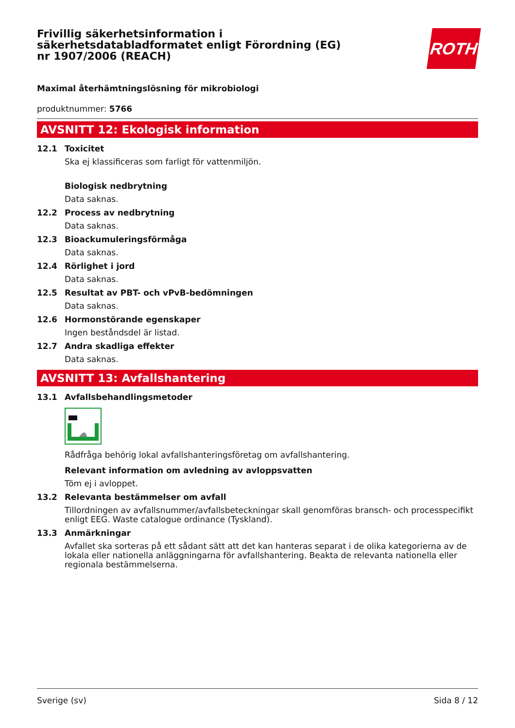Frivillig säkerhetsinformation i säkerhetsdatabladformatet enligt Förordning (EG) nr 1907/2006 (REACH)
ROTH
Maximal återhämtningslösning för mikrobiologi
produktnummer: 5766
AVSNITT 12: Ekologisk information
12.1 Toxicitet
Ska ej klassificeras som farligt för vattenmiljön.
Biologisk nedbrytning
Data saknas.
12.2 Process av nedbrytning
Data saknas.
12.3 Bioackumuleringsförmåga
Data saknas.
12.4 Rörlighet i jord
Data saknas.
12.5 Resultat av PBT- och vPvB-bedömningen
Data saknas.
12.6 Hormonstörande egenskaper
Ingen beståndsdel är listad.
12.7 Andra skadliga effekter
Data saknas.
AVSNITT 13: Avfallshantering
13.1 Avfallsbehandlingsmetoder
Rådfråga behörig lokal avfallshanteringsföretag om avfallshantering.
Relevant information om avledning av avloppsvatten
Töm ej i avloppet.
13.2 Relevanta bestämmelser om avfall
Tillordningen av avfallsnummer/avfallsbeteckningar skall genomföras bransch- och processpecifikt enligt EEG. Waste catalogue ordinance (Tyskland).
13.3 Anmärkningar
Avfallet ska sorteras på ett sådant sätt att det kan hanteras separat i de olika kategorierna av de lokala eller nationella anläggningarna för avfallshantering. Beakta de relevanta nationella eller regionala bestämmelserna.
Sverige (sv) Sida 8 / 12